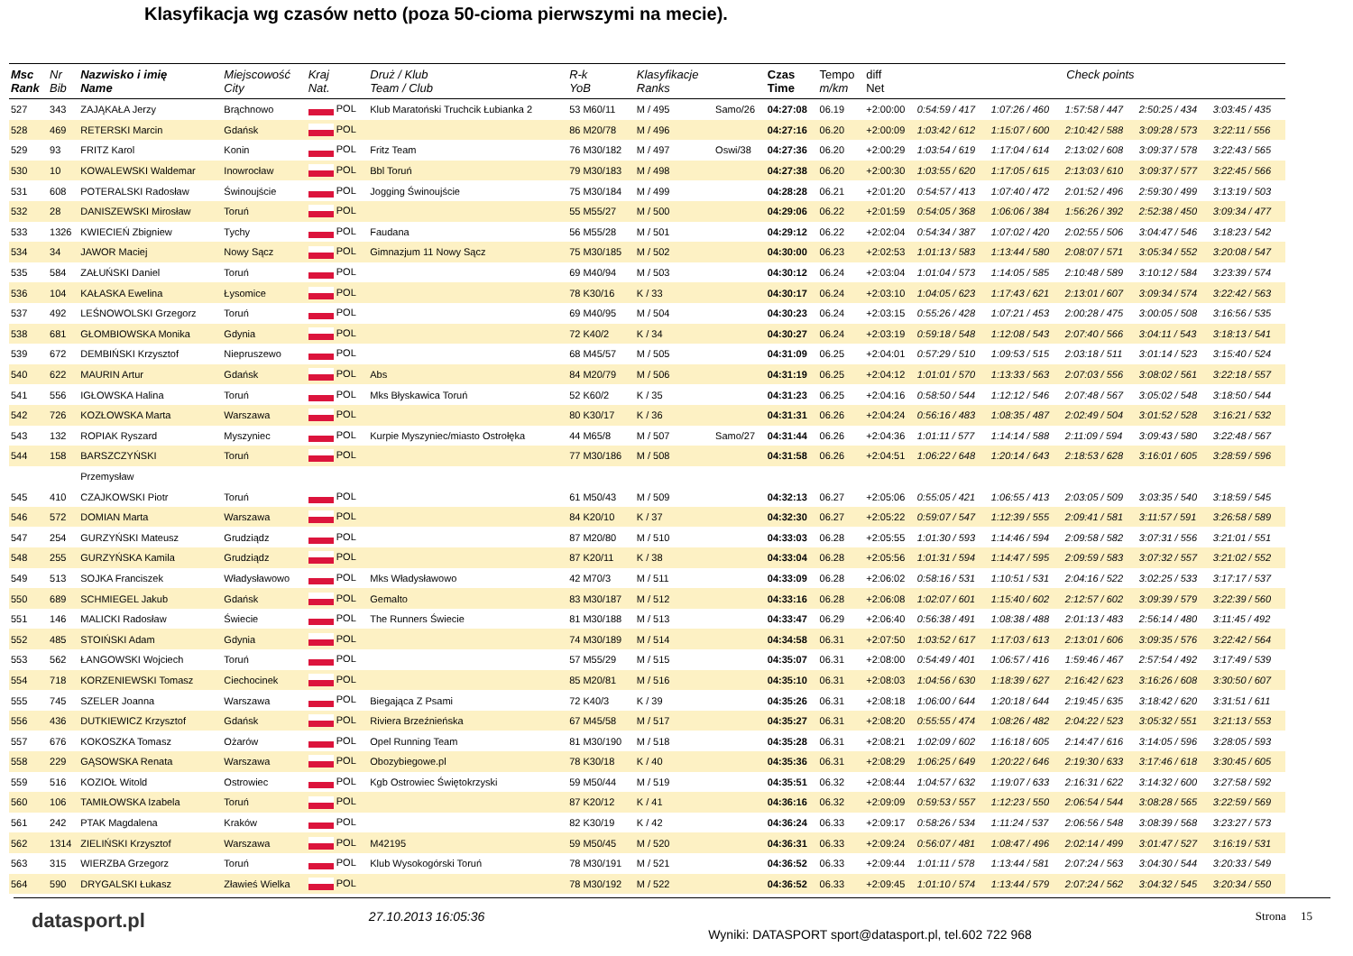Klasyfikacja wg czasów netto (poza 50-cioma pierwszymi na mecie).
| Msc Rank | Nr Bib | Nazwisko i imię Name | Miejscowość City | Kraj Nat. | Druż / Klub Team / Club | R-k YoB | Klasyfikacje Ranks | | Czas Time | Tempo m/km | diff Net | Check points | | | | |
| --- | --- | --- | --- | --- | --- | --- | --- | --- | --- | --- | --- | --- | --- | --- | --- | --- |
| 527 | 343 | ZAJĄKAŁA Jerzy | Brąchnowo | POL | Klub Maratoński Truchcik Łubianka 2 | 53 M60/11 | M / 495 | Samo/26 | 04:27:08 | 06.19 | +2:00:00 | 0:54:59 / 417 | 1:07:26 / 460 | 1:57:58 / 447 | 2:50:25 / 434 | 3:03:45 / 435 |
| 528 | 469 | RETERSKI Marcin | Gdańsk | POL | | 86 M20/78 | M / 496 | | 04:27:16 | 06.20 | +2:00:09 | 1:03:42 / 612 | 1:15:07 / 600 | 2:10:42 / 588 | 3:09:28 / 573 | 3:22:11 / 556 |
| 529 | 93 | FRITZ Karol | Konin | POL | Fritz Team | 76 M30/182 | M / 497 | Oswi/38 | 04:27:36 | 06.20 | +2:00:29 | 1:03:54 / 619 | 1:17:04 / 614 | 2:13:02 / 608 | 3:09:37 / 578 | 3:22:43 / 565 |
| 530 | 10 | KOWALEWSKI Waldemar | Inowrocław | POL | Bbl Toruń | 79 M30/183 | M / 498 | | 04:27:38 | 06.20 | +2:00:30 | 1:03:55 / 620 | 1:17:05 / 615 | 2:13:03 / 610 | 3:09:37 / 577 | 3:22:45 / 566 |
| 531 | 608 | POTERALSKI Radosław | Świnoujście | POL | Jogging Świnoujście | 75 M30/184 | M / 499 | | 04:28:28 | 06.21 | +2:01:20 | 0:54:57 / 413 | 1:07:40 / 472 | 2:01:52 / 496 | 2:59:30 / 499 | 3:13:19 / 503 |
| 532 | 28 | DANISZEWSKI Mirosław | Toruń | POL | | 55 M55/27 | M / 500 | | 04:29:06 | 06.22 | +2:01:59 | 0:54:05 / 368 | 1:06:06 / 384 | 1:56:26 / 392 | 2:52:38 / 450 | 3:09:34 / 477 |
| 533 | 1326 | KWIECIEŃ Zbigniew | Tychy | POL | Faudana | 56 M55/28 | M / 501 | | 04:29:12 | 06.22 | +2:02:04 | 0:54:34 / 387 | 1:07:02 / 420 | 2:02:55 / 506 | 3:04:47 / 546 | 3:18:23 / 542 |
| 534 | 34 | JAWOR Maciej | Nowy Sącz | POL | Gimnazjum 11 Nowy Sącz | 75 M30/185 | M / 502 | | 04:30:00 | 06.23 | +2:02:53 | 1:01:13 / 583 | 1:13:44 / 580 | 2:08:07 / 571 | 3:05:34 / 552 | 3:20:08 / 547 |
| 535 | 584 | ZAŁUŃSKI Daniel | Toruń | POL | | 69 M40/94 | M / 503 | | 04:30:12 | 06.24 | +2:03:04 | 1:01:04 / 573 | 1:14:05 / 585 | 2:10:48 / 589 | 3:10:12 / 584 | 3:23:39 / 574 |
| 536 | 104 | KAŁASKA Ewelina | Łysomice | POL | | 78 K30/16 | K / 33 | | 04:30:17 | 06.24 | +2:03:10 | 1:04:05 / 623 | 1:17:43 / 621 | 2:13:01 / 607 | 3:09:34 / 574 | 3:22:42 / 563 |
| 537 | 492 | LEŚNOWOLSKI Grzegorz | Toruń | POL | | 69 M40/95 | M / 504 | | 04:30:23 | 06.24 | +2:03:15 | 0:55:26 / 428 | 1:07:21 / 453 | 2:00:28 / 475 | 3:00:05 / 508 | 3:16:56 / 535 |
| 538 | 681 | GŁOMBIOWSKA Monika | Gdynia | POL | | 72 K40/2 | K / 34 | | 04:30:27 | 06.24 | +2:03:19 | 0:59:18 / 548 | 1:12:08 / 543 | 2:07:40 / 566 | 3:04:11 / 543 | 3:18:13 / 541 |
| 539 | 672 | DEMBIŃSKI Krzysztof | Niepruszewo | POL | | 68 M45/57 | M / 505 | | 04:31:09 | 06.25 | +2:04:01 | 0:57:29 / 510 | 1:09:53 / 515 | 2:03:18 / 511 | 3:01:14 / 523 | 3:15:40 / 524 |
| 540 | 622 | MAURIN Artur | Gdańsk | POL | Abs | 84 M20/79 | M / 506 | | 04:31:19 | 06.25 | +2:04:12 | 1:01:01 / 570 | 1:13:33 / 563 | 2:07:03 / 556 | 3:08:02 / 561 | 3:22:18 / 557 |
| 541 | 556 | IGŁOWSKA Halina | Toruń | POL | Mks Błyskawica Toruń | 52 K60/2 | K / 35 | | 04:31:23 | 06.25 | +2:04:16 | 0:58:50 / 544 | 1:12:12 / 546 | 2:07:48 / 567 | 3:05:02 / 548 | 3:18:50 / 544 |
| 542 | 726 | KOZŁOWSKA Marta | Warszawa | POL | | 80 K30/17 | K / 36 | | 04:31:31 | 06.26 | +2:04:24 | 0:56:16 / 483 | 1:08:35 / 487 | 2:02:49 / 504 | 3:01:52 / 528 | 3:16:21 / 532 |
| 543 | 132 | ROPIAK Ryszard | Myszyniec | POL | Kurpie Myszyniec/miasto Ostrołęka | 44 M65/8 | M / 507 | Samo/27 | 04:31:44 | 06.26 | +2:04:36 | 1:01:11 / 577 | 1:14:14 / 588 | 2:11:09 / 594 | 3:09:43 / 580 | 3:22:48 / 567 |
| 544 | 158 | BARSZCZYŃSKI | Toruń | POL | | 77 M30/186 | M / 508 | | 04:31:58 | 06.26 | +2:04:51 | 1:06:22 / 648 | 1:20:14 / 643 | 2:18:53 / 628 | 3:16:01 / 605 | 3:28:59 / 596 |
| | | Przemysław | | | | | | | | | | | | | | |
| 545 | 410 | CZAJKOWSKI Piotr | Toruń | POL | | 61 M50/43 | M / 509 | | 04:32:13 | 06.27 | +2:05:06 | 0:55:05 / 421 | 1:06:55 / 413 | 2:03:05 / 509 | 3:03:35 / 540 | 3:18:59 / 545 |
| 546 | 572 | DOMIAN Marta | Warszawa | POL | | 84 K20/10 | K / 37 | | 04:32:30 | 06.27 | +2:05:22 | 0:59:07 / 547 | 1:12:39 / 555 | 2:09:41 / 581 | 3:11:57 / 591 | 3:26:58 / 589 |
| 547 | 254 | GURZYŃSKI Mateusz | Grudziądz | POL | | 87 M20/80 | M / 510 | | 04:33:03 | 06.28 | +2:05:55 | 1:01:30 / 593 | 1:14:46 / 594 | 2:09:58 / 582 | 3:07:31 / 556 | 3:21:01 / 551 |
| 548 | 255 | GURZYŃSKA Kamila | Grudziądz | POL | | 87 K20/11 | K / 38 | | 04:33:04 | 06.28 | +2:05:56 | 1:01:31 / 594 | 1:14:47 / 595 | 2:09:59 / 583 | 3:07:32 / 557 | 3:21:02 / 552 |
| 549 | 513 | SOJKA Franciszek | Władysławowo | POL | Mks Władysławowo | 42 M70/3 | M / 511 | | 04:33:09 | 06.28 | +2:06:02 | 0:58:16 / 531 | 1:10:51 / 531 | 2:04:16 / 522 | 3:02:25 / 533 | 3:17:17 / 537 |
| 550 | 689 | SCHMIEGEL Jakub | Gdańsk | POL | Gemalto | 83 M30/187 | M / 512 | | 04:33:16 | 06.28 | +2:06:08 | 1:02:07 / 601 | 1:15:40 / 602 | 2:12:57 / 602 | 3:09:39 / 579 | 3:22:39 / 560 |
| 551 | 146 | MALICKI Radosław | Świecie | POL | The Runners Świecie | 81 M30/188 | M / 513 | | 04:33:47 | 06.29 | +2:06:40 | 0:56:38 / 491 | 1:08:38 / 488 | 2:01:13 / 483 | 2:56:14 / 480 | 3:11:45 / 492 |
| 552 | 485 | STOIŃSKI Adam | Gdynia | POL | | 74 M30/189 | M / 514 | | 04:34:58 | 06.31 | +2:07:50 | 1:03:52 / 617 | 1:17:03 / 613 | 2:13:01 / 606 | 3:09:35 / 576 | 3:22:42 / 564 |
| 553 | 562 | ŁANGOWSKI Wojciech | Toruń | POL | | 57 M55/29 | M / 515 | | 04:35:07 | 06.31 | +2:08:00 | 0:54:49 / 401 | 1:06:57 / 416 | 1:59:46 / 467 | 2:57:54 / 492 | 3:17:49 / 539 |
| 554 | 718 | KORZENIEWSKI Tomasz | Ciechocinek | POL | | 85 M20/81 | M / 516 | | 04:35:10 | 06.31 | +2:08:03 | 1:04:56 / 630 | 1:18:39 / 627 | 2:16:42 / 623 | 3:16:26 / 608 | 3:30:50 / 607 |
| 555 | 745 | SZELER Joanna | Warszawa | POL | Biegająca Z Psami | 72 K40/3 | K / 39 | | 04:35:26 | 06.31 | +2:08:18 | 1:06:00 / 644 | 1:20:18 / 644 | 2:19:45 / 635 | 3:18:42 / 620 | 3:31:51 / 611 |
| 556 | 436 | DUTKIEWICZ Krzysztof | Gdańsk | POL | Riviera Brzeźnieńska | 67 M45/58 | M / 517 | | 04:35:27 | 06.31 | +2:08:20 | 0:55:55 / 474 | 1:08:26 / 482 | 2:04:22 / 523 | 3:05:32 / 551 | 3:21:13 / 553 |
| 557 | 676 | KOKOSZKA Tomasz | Ożarów | POL | Opel Running Team | 81 M30/190 | M / 518 | | 04:35:28 | 06.31 | +2:08:21 | 1:02:09 / 602 | 1:16:18 / 605 | 2:14:47 / 616 | 3:14:05 / 596 | 3:28:05 / 593 |
| 558 | 229 | GĄSOWSKA Renata | Warszawa | POL | Obozybiegowe.pl | 78 K30/18 | K / 40 | | 04:35:36 | 06.31 | +2:08:29 | 1:06:25 / 649 | 1:20:22 / 646 | 2:19:30 / 633 | 3:17:46 / 618 | 3:30:45 / 605 |
| 559 | 516 | KOZIOŁ Witold | Ostrowiec | POL | Kgb Ostrowiec Świętokrzyski | 59 M50/44 | M / 519 | | 04:35:51 | 06.32 | +2:08:44 | 1:04:57 / 632 | 1:19:07 / 633 | 2:16:31 / 622 | 3:14:32 / 600 | 3:27:58 / 592 |
| 560 | 106 | TAMIŁOWSKA Izabela | Toruń | POL | | 87 K20/12 | K / 41 | | 04:36:16 | 06.32 | +2:09:09 | 0:59:53 / 557 | 1:12:23 / 550 | 2:06:54 / 544 | 3:08:28 / 565 | 3:22:59 / 569 |
| 561 | 242 | PTAK Magdalena | Kraków | POL | | 82 K30/19 | K / 42 | | 04:36:24 | 06.33 | +2:09:17 | 0:58:26 / 534 | 1:11:24 / 537 | 2:06:56 / 548 | 3:08:39 / 568 | 3:23:27 / 573 |
| 562 | 1314 | ZIELIŃSKI Krzysztof | Warszawa | POL | M42195 | 59 M50/45 | M / 520 | | 04:36:31 | 06.33 | +2:09:24 | 0:56:07 / 481 | 1:08:47 / 496 | 2:02:14 / 499 | 3:01:47 / 527 | 3:16:19 / 531 |
| 563 | 315 | WIERZBA Grzegorz | Toruń | POL | Klub Wysokogórski Toruń | 78 M30/191 | M / 521 | | 04:36:52 | 06.33 | +2:09:44 | 1:01:11 / 578 | 1:13:44 / 581 | 2:07:24 / 563 | 3:04:30 / 544 | 3:20:33 / 549 |
| 564 | 590 | DRYGALSKI Łukasz | Zławieś Wielka | POL | | 78 M30/192 | M / 522 | | 04:36:52 | 06.33 | +2:09:45 | 1:01:10 / 574 | 1:13:44 / 579 | 2:07:24 / 562 | 3:04:32 / 545 | 3:20:34 / 550 |
datasport.pl
27.10.2013 16:05:36
Wyniki: DATASPORT sport@datasport.pl, tel.602 722 968
Strona 15